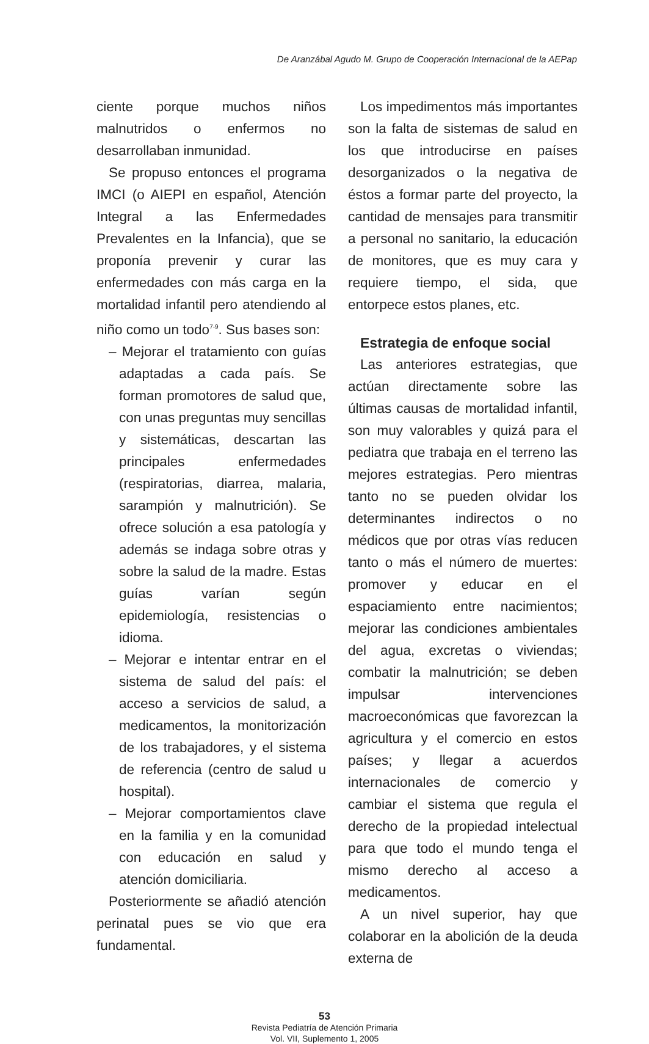De Aranzábal Agudo M. Grupo de Cooperación Internacional de la AEPap
ciente porque muchos niños malnutridos o enfermos no desarrollaban inmunidad.
Se propuso entonces el programa IMCI (o AIEPI en español, Atención Integral a las Enfermedades Prevalentes en la Infancia), que se proponía prevenir y curar las enfermedades con más carga en la mortalidad infantil pero atendiendo al niño como un todo<sup>7-9</sup>. Sus bases son:
– Mejorar el tratamiento con guías adaptadas a cada país. Se forman promotores de salud que, con unas preguntas muy sencillas y sistemáticas, descartan las principales enfermedades (respiratorias, diarrea, malaria, sarampión y malnutrición). Se ofrece solución a esa patología y además se indaga sobre otras y sobre la salud de la madre. Estas guías varían según epidemiología, resistencias o idioma.
– Mejorar e intentar entrar en el sistema de salud del país: el acceso a servicios de salud, a medicamentos, la monitorización de los trabajadores, y el sistema de referencia (centro de salud u hospital).
– Mejorar comportamientos clave en la familia y en la comunidad con educación en salud y atención domiciliaria.
Posteriormente se añadió atención perinatal pues se vio que era fundamental.
Los impedimentos más importantes son la falta de sistemas de salud en los que introducirse en países desorganizados o la negativa de éstos a formar parte del proyecto, la cantidad de mensajes para transmitir a personal no sanitario, la educación de monitores, que es muy cara y requiere tiempo, el sida, que entorpece estos planes, etc.
Estrategia de enfoque social
Las anteriores estrategias, que actúan directamente sobre las últimas causas de mortalidad infantil, son muy valorables y quizá para el pediatra que trabaja en el terreno las mejores estrategias. Pero mientras tanto no se pueden olvidar los determinantes indirectos o no médicos que por otras vías reducen tanto o más el número de muertes: promover y educar en el espaciamiento entre nacimientos; mejorar las condiciones ambientales del agua, excretas o viviendas; combatir la malnutrición; se deben impulsar intervenciones macroeconómicas que favorezcan la agricultura y el comercio en estos países; y llegar a acuerdos internacionales de comercio y cambiar el sistema que regula el derecho de la propiedad intelectual para que todo el mundo tenga el mismo derecho al acceso a medicamentos.
A un nivel superior, hay que colaborar en la abolición de la deuda externa de
53
Revista Pediatría de Atención Primaria
Vol. VII, Suplemento 1, 2005